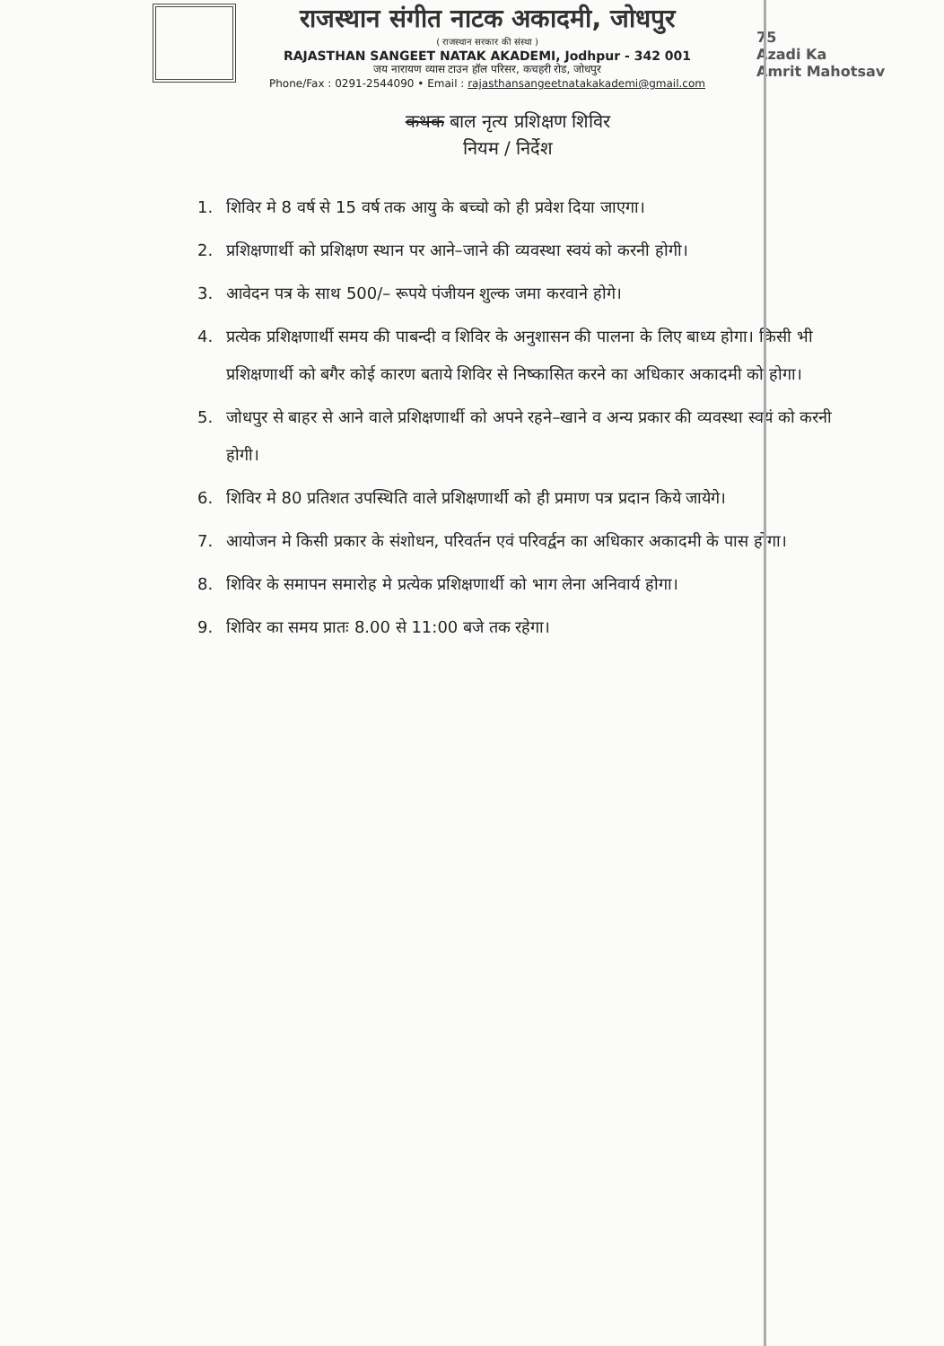राजस्थान संगीत नाटक अकादमी, जोधपुर
( राजस्थान सरकार की संस्था )
RAJASTHAN SANGEET NATAK AKADEMI, Jodhpur - 342 001
जय नारायण व्यास टाउन हॉल परिसर, कचहरी रोड, जोधपुर
Phone/Fax : 0291-2544090 • Email : rajasthansangeetnatakakademi@gmail.com
75
Azadi Ka
Amrit Mahotsav
कथक बाल नृत्य प्रशिक्षण शिविर
नियम / निर्देश
1. शिविर मे 8 वर्ष से 15 वर्ष तक आयु के बच्चो को ही प्रवेश दिया जाएगा।
2. प्रशिक्षणार्थी को प्रशिक्षण स्थान पर आने–जाने की व्यवस्था स्वयं को करनी होगी।
3. आवेदन पत्र के साथ 500/– रूपये पंजीयन शुल्क जमा करवाने होगे।
4. प्रत्येक प्रशिक्षणार्थी समय की पाबन्दी व शिविर के अनुशासन की पालना के लिए बाध्य होगा। किसी भी प्रशिक्षणार्थी को बगैर कोई कारण बताये शिविर से निष्कासित करने का अधिकार अकादमी को होगा।
5. जोधपुर से बाहर से आने वाले प्रशिक्षणार्थी को अपने रहने–खाने व अन्य प्रकार की व्यवस्था स्वयं को करनी होगी।
6. शिविर मे 80 प्रतिशत उपस्थिति वाले प्रशिक्षणार्थी को ही प्रमाण पत्र प्रदान किये जायेगे।
7. आयोजन मे किसी प्रकार के संशोधन, परिवर्तन एवं परिवर्द्वन का अधिकार अकादमी के पास होगा।
8. शिविर के समापन समारोह मे प्रत्येक प्रशिक्षणार्थी को भाग लेना अनिवार्य होगा।
9. शिविर का समय प्रातः 8.00 से 11:00 बजे तक रहेगा।